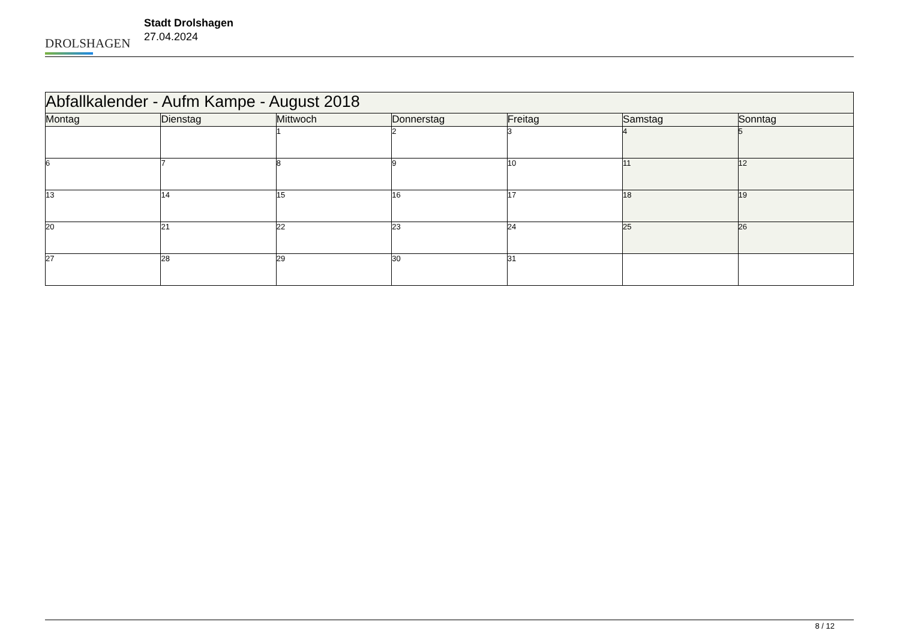DROLSHAGEN
Stadt Drolshagen
27.04.2024
| Abfallkalender - Aufm Kampe - August 2018 | | | | | | |
| --- | --- | --- | --- | --- | --- | --- |
| Montag | Dienstag | Mittwoch | Donnerstag | Freitag | Samstag | Sonntag |
| | | 1 | 2 | 3 | 4 | 5 |
| 6 | 7 | 8 | 9 | 10 | 11 | 12 |
| 13 | 14 | 15 | 16 | 17 | 18 | 19 |
| 20 | 21 | 22 | 23 | 24 | 25 | 26 |
| 27 | 28 | 29 | 30 | 31 | | |
8 / 12